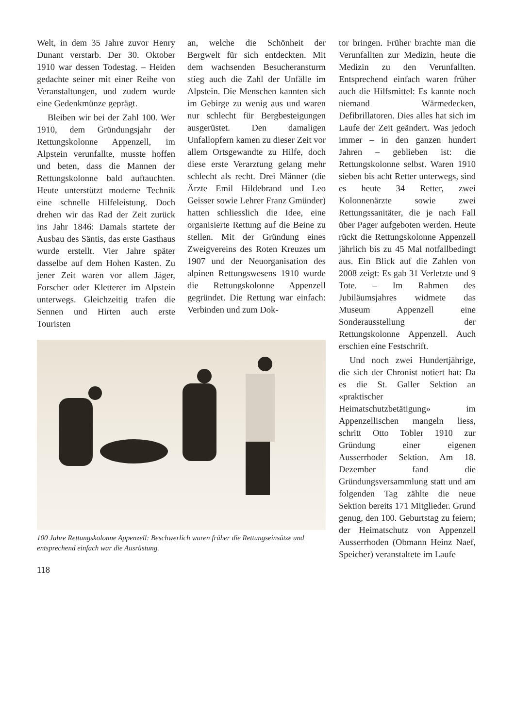Welt, in dem 35 Jahre zuvor Henry Dunant verstarb. Der 30. Oktober 1910 war dessen Todestag. – Heiden gedachte seiner mit einer Reihe von Veranstaltungen, und zudem wurde eine Gedenkmünze geprägt.
Bleiben wir bei der Zahl 100. Wer 1910, dem Gründungsjahr der Rettungskolonne Appenzell, im Alpstein verunfallte, musste hoffen und beten, dass die Mannen der Rettungskolonne bald auftauchten. Heute unterstützt moderne Technik eine schnelle Hilfeleistung. Doch drehen wir das Rad der Zeit zurück ins Jahr 1846: Damals startete der Ausbau des Säntis, das erste Gasthaus wurde erstellt. Vier Jahre später dasselbe auf dem Hohen Kasten. Zu jener Zeit waren vor allem Jäger, Forscher oder Kletterer im Alpstein unterwegs. Gleichzeitig trafen die Sennen und Hirten auch erste Touristen
an, welche die Schönheit der Bergwelt für sich entdeckten. Mit dem wachsenden Besucheransturm stieg auch die Zahl der Unfälle im Alpstein. Die Menschen kannten sich im Gebirge zu wenig aus und waren nur schlecht für Bergbesteigungen ausgerüstet. Den damaligen Unfallopfern kamen zu dieser Zeit vor allem Ortsgewandte zu Hilfe, doch diese erste Verarztung gelang mehr schlecht als recht. Drei Männer (die Ärzte Emil Hildebrand und Leo Geisser sowie Lehrer Franz Gmünder) hatten schliesslich die Idee, eine organisierte Rettung auf die Beine zu stellen. Mit der Gründung eines Zweigvereins des Roten Kreuzes um 1907 und der Neuorganisation des alpinen Rettungswesens 1910 wurde die Rettungskolonne Appenzell gegründet. Die Rettung war einfach: Verbinden und zum Dok-
100 Jahre Rettungskolonne Appenzell: Beschwerlich waren früher die Rettungseinsätze und entsprechend einfach war die Ausrüstung.
118
tor bringen. Früher brachte man die Verunfallten zur Medizin, heute die Medizin zu den Verunfallten. Entsprechend einfach waren früher auch die Hilfsmittel: Es kannte noch niemand Wärmedecken, Defibrillatoren. Dies alles hat sich im Laufe der Zeit geändert. Was jedoch immer – in den ganzen hundert Jahren – geblieben ist: die Rettungskolonne selbst. Waren 1910 sieben bis acht Retter unterwegs, sind es heute 34 Retter, zwei Kolonnenärzte sowie zwei Rettungssanitäter, die je nach Fall über Pager aufgeboten werden. Heute rückt die Rettungskolonne Appenzell jährlich bis zu 45 Mal notfallbedingt aus. Ein Blick auf die Zahlen von 2008 zeigt: Es gab 31 Verletzte und 9 Tote. – Im Rahmen des Jubiläumsjahres widmete das Museum Appenzell eine Sonderausstellung der Rettungskolonne Appenzell. Auch erschien eine Festschrift.
Und noch zwei Hundertjährige, die sich der Chronist notiert hat: Da es die St. Galler Sektion an «praktischer Heimatschutzbetätigung» im Appenzellischen mangeln liess, schritt Otto Tobler 1910 zur Gründung einer eigenen Ausserrhoder Sektion. Am 18. Dezember fand die Gründungsversammlung statt und am folgenden Tag zählte die neue Sektion bereits 171 Mitglieder. Grund genug, den 100. Geburtstag zu feiern; der Heimatschutz von Appenzell Ausserrhoden (Obmann Heinz Naef, Speicher) veranstaltete im Laufe